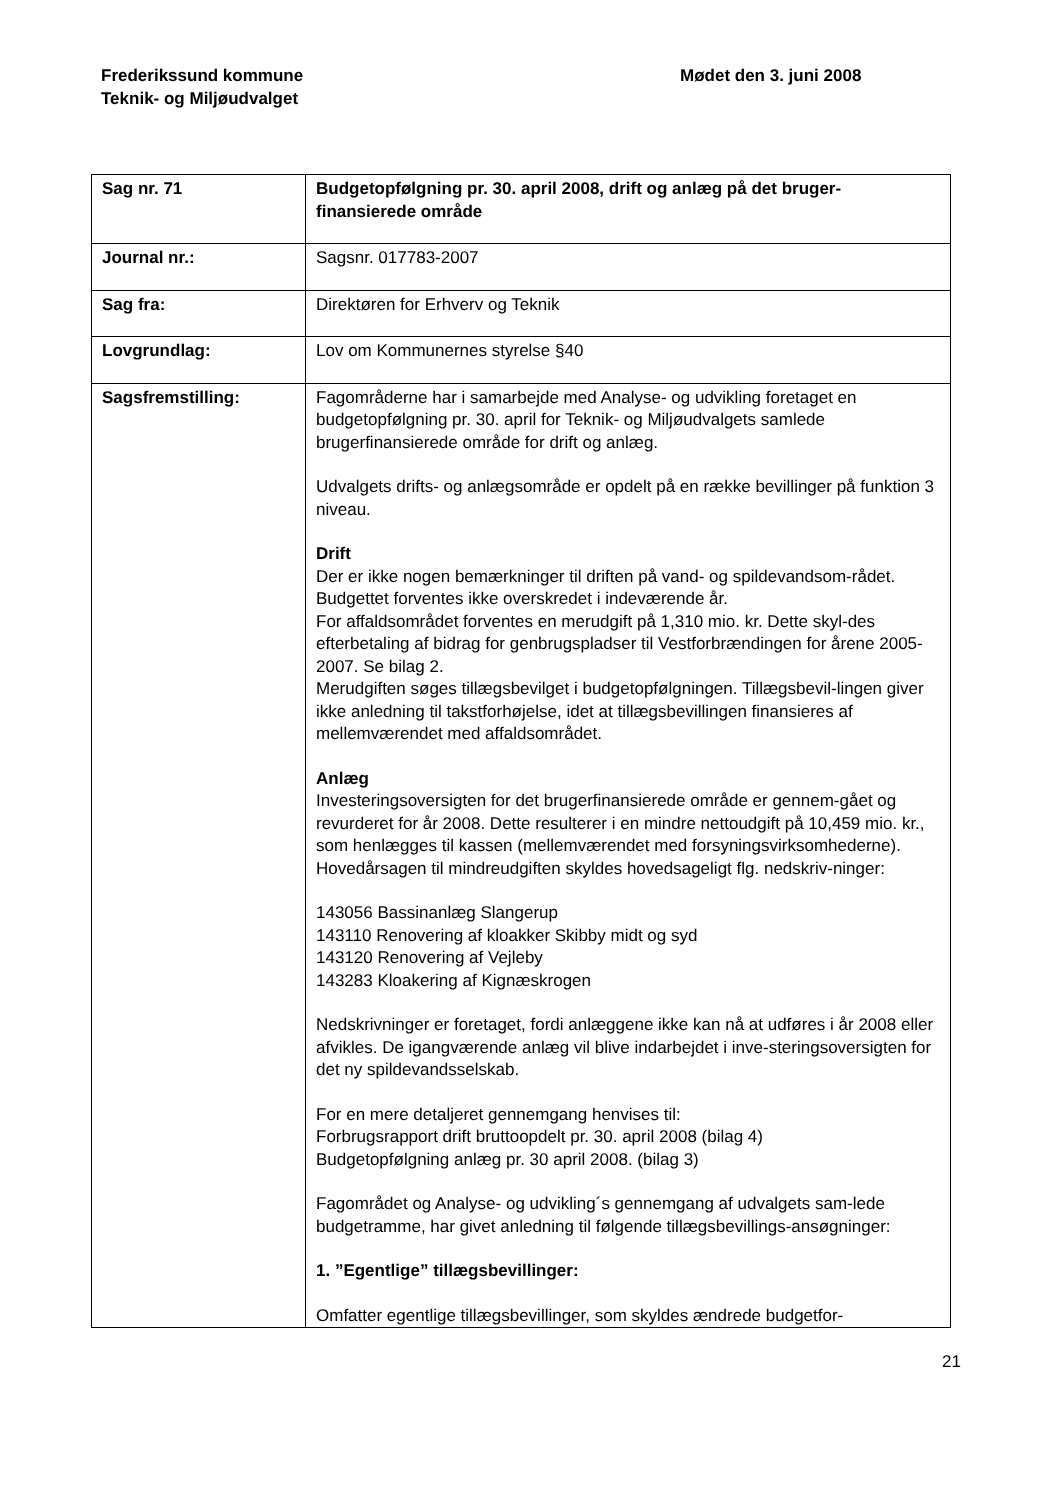Frederikssund kommune
Teknik- og Miljøudvalget
Mødet den 3. juni 2008
| Sag nr. 71 | Budgetopfølgning pr. 30. april 2008, drift og anlæg på det bruger- finansierede område |
| Journal nr.: | Sagsnr. 017783-2007 |
| Sag fra: | Direktøren for Erhverv og Teknik |
| Lovgrundlag: | Lov om Kommunernes styrelse §40 |
| Sagsfremstilling: | Fagområderne har i samarbejde med Analyse- og udvikling foretaget en budgetopfølgning pr. 30. april for Teknik- og Miljøudvalgets samlede brugerfinansierede område for drift og anlæg. Udvalgets drifts- og anlægsområde er opdelt på en række bevillinger på funktion 3 niveau. Drift Der er ikke nogen bemærkninger til driften på vand- og spildevandsom-rådet. Budgettet forventes ikke overskredet i indeværende år. For affaldsområdet forventes en merudgift på 1,310 mio. kr. Dette skyl-des efterbetaling af bidrag for genbrugspladser til Vestforbrændingen for årene 2005-2007. Se bilag 2. Merudgiften søges tillægsbevilget i budgetopfølgningen. Tillægsbevil-lingen giver ikke anledning til takstforhøjelse, idet at tillægsbevillingen finansieres af mellemværendet med affaldsområdet. Anlæg Investeringsoversigten for det brugerfinansierede område er gennem-gået og revurderet for år 2008. Dette resulterer i en mindre nettoudgift på 10,459 mio. kr., som henlægges til kassen (mellemværendet med forsyningsvirksomhederne). Hovedårsagen til mindreudgiften skyldes hovedsageligt flg. nedskriv-ninger: 143056 Bassinanlæg Slangerup 143110 Renovering af kloakker Skibby midt og syd 143120 Renovering af Vejleby 143283 Kloakering af Kignæskrogen Nedskrivninger er foretaget, fordi anlæggene ikke kan nå at udføres i år 2008 eller afvikles. De igangværende anlæg vil blive indarbejdet i inve-steringsoversigten for det ny spildevandsselskab. For en mere detaljeret gennemgang henvises til: Forbrugsrapport drift bruttoopdelt pr. 30. april 2008 (bilag 4) Budgetopfølgning anlæg pr. 30 april 2008. (bilag 3) Fagområdet og Analyse- og udvikling´s gennemgang af udvalgets sam-lede budgetramme, har givet anledning til følgende tillægsbevillings-ansøgninger: 1. ”Egentlige” tillægsbevillinger: Omfatter egentlige tillægsbevillinger, som skyldes ændrede budgetfor- |
21